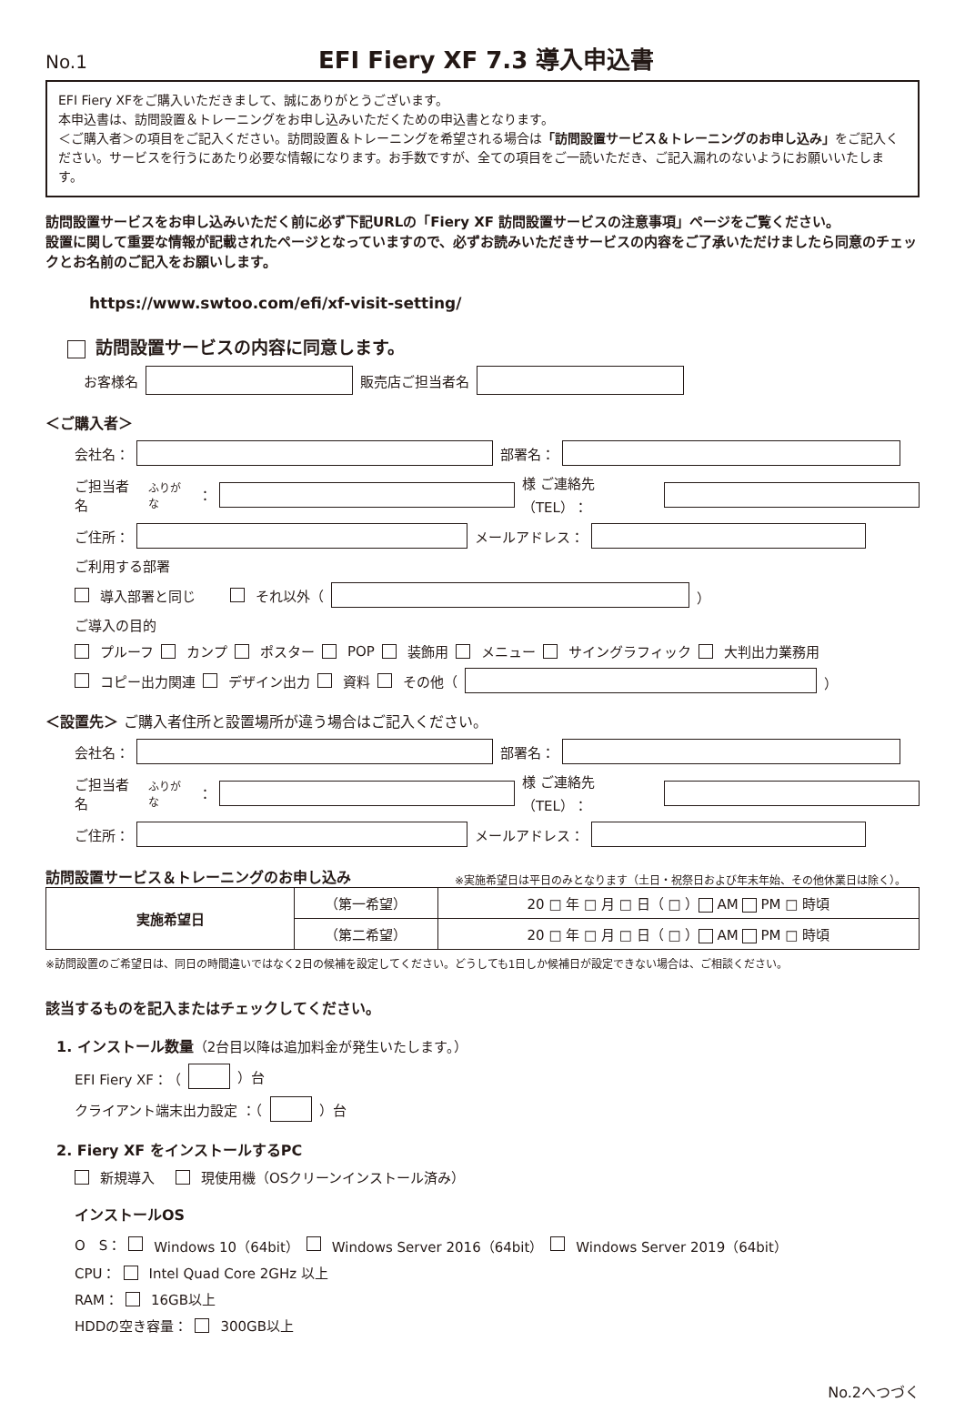No.1
EFI Fiery XF 7.3 導入申込書
EFI Fiery XFをご購入いただきまして、誠にありがとうございます。
本申込書は、訪問設置＆トレーニングをお申し込みいただくための申込書となります。
＜ご購入者＞の項目をご記入ください。訪問設置＆トレーニングを希望される場合は「訪問設置サービス＆トレーニングのお申し込み」をご記入ください。サービスを行うにあたり必要な情報になります。お手数ですが、全ての項目をご一読いただき、ご記入漏れのないようにお願いいたします。
訪問設置サービスをお申し込みいただく前に必ず下記URLの「Fiery XF 訪問設置サービスの注意事項」ページをご覧ください。
設置に関して重要な情報が記載されたページとなっていますので、必ずお読みいただきサービスの内容をご了承いただけましたら同意のチェックとお名前のご記入をお願いします。
https://www.swtoo.com/efi/xf-visit-setting/
訪問設置サービスの内容に同意します。
お客様名 販売店ご担当者名
＜ご購入者＞
会社名： 部署名：
ご担当者名<sup>ふりがな</sup>： 様 ご連絡先（TEL）：
ご住所： メールアドレス：
ご利用する部署
導入部署と同じ　　 それ以外（ ）
ご導入の目的
プルーフ カンプ ポスター POP 装飾用 メニュー サイングラフィック 大判出力業務用
コピー出力関連 デザイン出力 資料 その他（ ）
＜設置先＞ ご購入者住所と設置場所が違う場合はご記入ください。
会社名： 部署名：
ご担当者名<sup>ふりがな</sup>： 様 ご連絡先（TEL）：
ご住所： メールアドレス：
訪問設置サービス＆トレーニングのお申し込み
※実施希望日は平日のみとなります（土日・祝祭日および年末年始、その他休業日は除く）。
| 実施希望日 | （第一希望） | 20 □ 年 □ 月 □ 日（ □ ） AM PM □ 時頃 |
| | （第二希望） | 20 □ 年 □ 月 □ 日（ □ ） AM PM □ 時頃 |
※訪問設置のご希望日は、同日の時間違いではなく2日の候補を設定してください。どうしても1日しか候補日が設定できない場合は、ご相談ください。
該当するものを記入またはチェックしてください。
1. インストール数量（2台目以降は追加料金が発生いたします。）
EFI Fiery XF：（ ）台
クライアント端末出力設定 ：（ ）台
2. Fiery XF をインストールするPC
新規導入　 現使用機（OSクリーンインストール済み）
インストールOS
O　S： Windows 10（64bit） Windows Server 2016（64bit） Windows Server 2019（64bit）
CPU： Intel Quad Core 2GHz 以上
RAM： 16GB以上
HDDの空き容量： 300GB以上
No.2へつづく